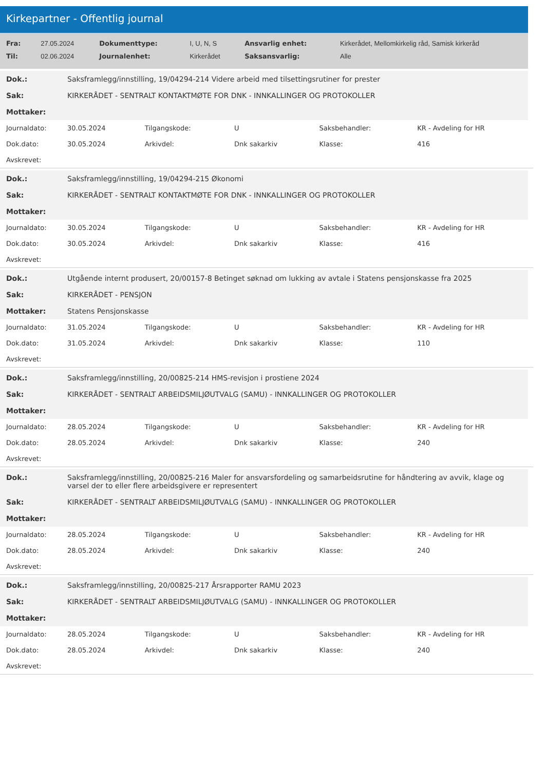Kirkepartner - Offentlig journal
| Fra: | 27.05.2024 | Dokumenttype: | I, U, N, S | Ansvarlig enhet: | Kirkerådet, Mellomkirkelig råd, Samisk kirkeråd |
| Til: | 02.06.2024 | Journalenhet: | Kirkerådet | Saksansvarlig: | Alle |
| Dok.: | Saksframlegg/innstilling, 19/04294-214 Videre arbeid med tilsettingsrutiner for prester |
| Sak: | KIRKERÅDET - SENTRALT KONTAKTMØTE FOR DNK - INNKALLINGER OG PROTOKOLLER |
| Mottaker: | |
| Journaldato: | 30.05.2024 | Tilgangskode: | U | Saksbehandler: | KR - Avdeling for HR |
| Dok.dato: | 30.05.2024 | Arkivdel: | Dnk sakarkiv | Klasse: | 416 |
| Avskrevet: | | | | | |
| Dok.: | Saksframlegg/innstilling, 19/04294-215 Økonomi |
| Sak: | KIRKERÅDET - SENTRALT KONTAKTMØTE FOR DNK - INNKALLINGER OG PROTOKOLLER |
| Mottaker: | |
| Journaldato: | 30.05.2024 | Tilgangskode: | U | Saksbehandler: | KR - Avdeling for HR |
| Dok.dato: | 30.05.2024 | Arkivdel: | Dnk sakarkiv | Klasse: | 416 |
| Avskrevet: | | | | | |
| Dok.: | Utgående internt produsert, 20/00157-8 Betinget søknad om lukking av avtale i Statens pensjonskasse fra 2025 |
| Sak: | KIRKERÅDET - PENSJON |
| Mottaker: | Statens Pensjonskasse |
| Journaldato: | 31.05.2024 | Tilgangskode: | U | Saksbehandler: | KR - Avdeling for HR |
| Dok.dato: | 31.05.2024 | Arkivdel: | Dnk sakarkiv | Klasse: | 110 |
| Avskrevet: | | | | | |
| Dok.: | Saksframlegg/innstilling, 20/00825-214 HMS-revisjon i prostiene 2024 |
| Sak: | KIRKERÅDET - SENTRALT ARBEIDSMILJØUTVALG (SAMU) - INNKALLINGER OG PROTOKOLLER |
| Mottaker: | |
| Journaldato: | 28.05.2024 | Tilgangskode: | U | Saksbehandler: | KR - Avdeling for HR |
| Dok.dato: | 28.05.2024 | Arkivdel: | Dnk sakarkiv | Klasse: | 240 |
| Avskrevet: | | | | | |
| Dok.: | Saksframlegg/innstilling, 20/00825-216 Maler for ansvarsfordeling og samarbeidsrutine for håndtering av avvik, klage og varsel der to eller flere arbeidsgivere er representert |
| Sak: | KIRKERÅDET - SENTRALT ARBEIDSMILJØUTVALG (SAMU) - INNKALLINGER OG PROTOKOLLER |
| Mottaker: | |
| Journaldato: | 28.05.2024 | Tilgangskode: | U | Saksbehandler: | KR - Avdeling for HR |
| Dok.dato: | 28.05.2024 | Arkivdel: | Dnk sakarkiv | Klasse: | 240 |
| Avskrevet: | | | | | |
| Dok.: | Saksframlegg/innstilling, 20/00825-217 Årsrapporter RAMU 2023 |
| Sak: | KIRKERÅDET - SENTRALT ARBEIDSMILJØUTVALG (SAMU) - INNKALLINGER OG PROTOKOLLER |
| Mottaker: | |
| Journaldato: | 28.05.2024 | Tilgangskode: | U | Saksbehandler: | KR - Avdeling for HR |
| Dok.dato: | 28.05.2024 | Arkivdel: | Dnk sakarkiv | Klasse: | 240 |
| Avskrevet: | | | | | |